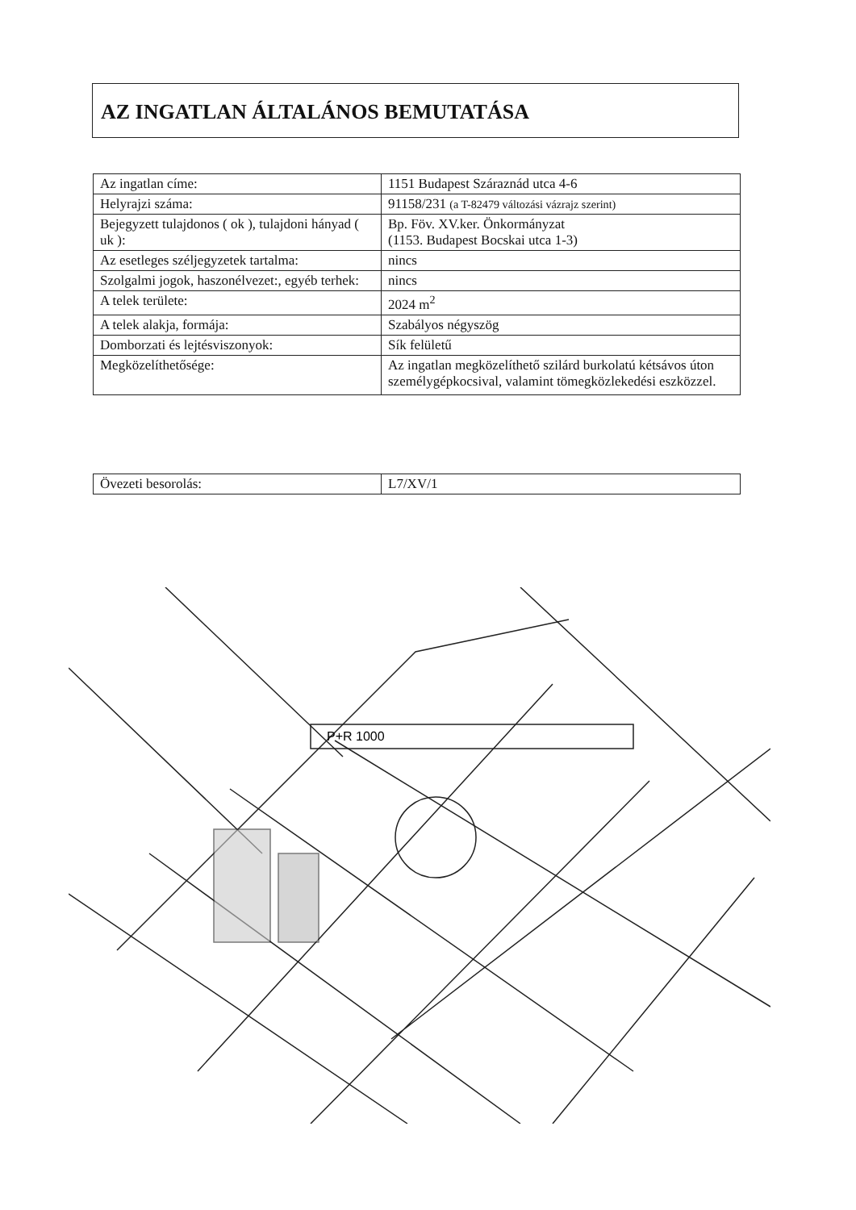AZ INGATLAN ÁLTALÁNOS BEMUTATÁSA
| Az ingatlan címe: | 1151 Budapest Száraznád utca 4-6 |
| Helyrajzi száma: | 91158/231 (a T-82479 változási vázrajz szerint) |
| Bejegyzett tulajdonos ( ok ), tulajdoni hányad ( uk ): | Bp. Föv. XV.ker. Önkormányzat (1153. Budapest Bocskai utca 1-3) |
| Az esetleges széljegyzetek tartalma: | nincs |
| Szolgalmi jogok, haszonélvezet:, egyéb terhek: | nincs |
| A telek területe: | 2024 m<sup>2</sup> |
| A telek alakja, formája: | Szabályos négyszög |
| Domborzati és lejtésviszonyok: | Sík felületű |
| Megközelíthetősége: | Az ingatlan megközelíthető szilárd burkolatú kétsávos úton személygépkocsival, valamint tömegközlekedési eszközzel. |
| Övezeti besorolás: | L7/XV/1 |
P+R 1000